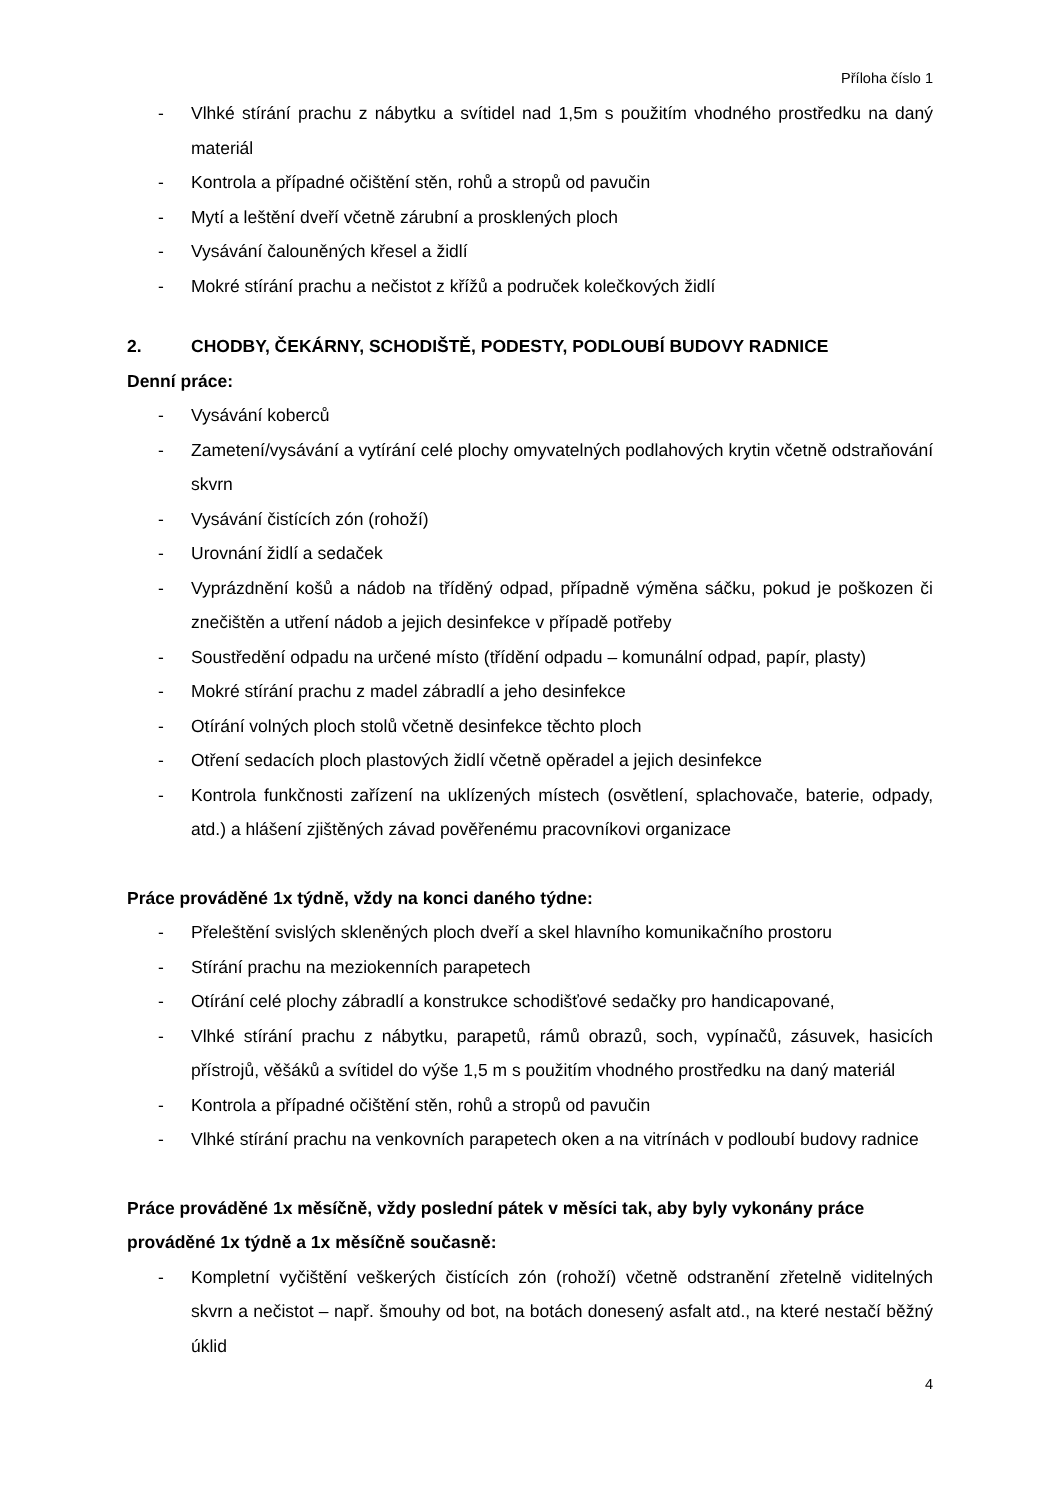Příloha číslo 1
- Vlhké stírání prachu z nábytku a svítidel nad 1,5m s použitím vhodného prostředku na daný materiál
- Kontrola a případné očištění stěn, rohů a stropů od pavučin
- Mytí a leštění dveří včetně zárubní a prosklených ploch
- Vysávání čalouněných křesel a židlí
- Mokré stírání prachu a nečistot z křížů a područek kolečkových židlí
2. CHODBY, ČEKÁRNY, SCHODIŠTĚ, PODESTY, PODLOUBÍ BUDOVY RADNICE
Denní práce:
- Vysávání koberců
- Zametení/vysávání a vytírání celé plochy omyvatelných podlahových krytin včetně odstraňování skvrn
- Vysávání čistících zón (rohoží)
- Urovnání židlí a sedaček
- Vyprázdnění košů a nádob na tříděný odpad, případně výměna sáčku, pokud je poškozen či znečištěn a utření nádob a jejich desinfekce v případě potřeby
- Soustředění odpadu na určené místo (třídění odpadu – komunální odpad, papír, plasty)
- Mokré stírání prachu z madel zábradlí a jeho desinfekce
- Otírání volných ploch stolů včetně desinfekce těchto ploch
- Otření sedacích ploch plastových židlí včetně opěradel a jejich desinfekce
- Kontrola funkčnosti zařízení na uklízených místech (osvětlení, splachovače, baterie, odpady, atd.) a hlášení zjištěných závad pověřenému pracovníkovi organizace
Práce prováděné 1x týdně, vždy na konci daného týdne:
- Přeleštění svislých skleněných ploch dveří a skel hlavního komunikačního prostoru
- Stírání prachu na meziokenních parapetech
- Otírání celé plochy zábradlí a konstrukce schodišťové sedačky pro handicapované,
- Vlhké stírání prachu z nábytku, parapetů, rámů obrazů, soch, vypínačů, zásuvek, hasicích přístrojů, věšáků a svítidel do výše 1,5 m s použitím vhodného prostředku na daný materiál
- Kontrola a případné očištění stěn, rohů a stropů od pavučin
- Vlhké stírání prachu na venkovních parapetech oken a na vitrínách v podloubí budovy radnice
Práce prováděné 1x měsíčně, vždy poslední pátek v měsíci tak, aby byly vykonány práce prováděné 1x týdně a 1x měsíčně současně:
- Kompletní vyčištění veškerých čistících zón (rohoží) včetně odstranění zřetelně viditelných skvrn a nečistot – např. šmouhy od bot, na botách donesený asfalt atd., na které nestačí běžný úklid
4